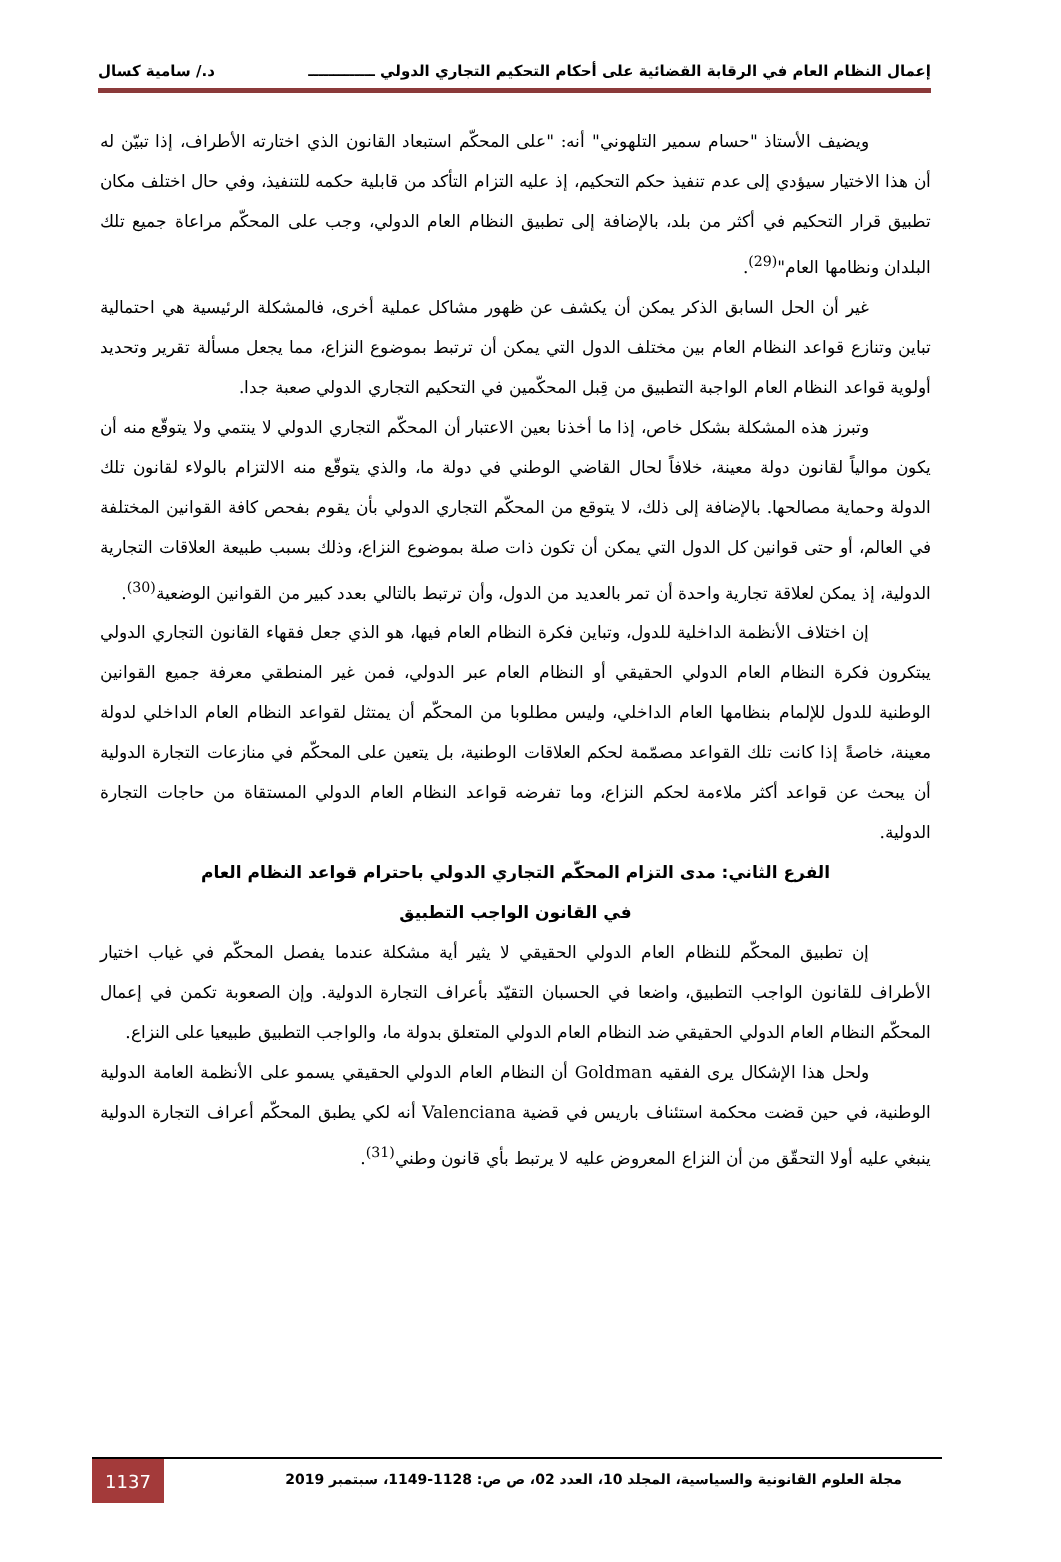إعمال النظام العام في الرقابة القضائية على أحكام التحكيم التجاري الدولي ـــــــــــــ د./ سامية كسال
ويضيف الأستاذ "حسام سمير التلهوني" أنه: "على المحكّم استبعاد القانون الذي اختارته الأطراف، إذا تبيّن له أن هذا الاختيار سيؤدي إلى عدم تنفيذ حكم التحكيم، إذ عليه التزام التأكد من قابلية حكمه للتنفيذ، وفي حال اختلف مكان تطبيق قرار التحكيم في أكثر من بلد، بالإضافة إلى تطبيق النظام العام الدولي، وجب على المحكّم مراعاة جميع تلك البلدان ونظامها العام"<sup>(29)</sup>.
غير أن الحل السابق الذكر يمكن أن يكشف عن ظهور مشاكل عملية أخرى، فالمشكلة الرئيسية هي احتمالية تباين وتنازع قواعد النظام العام بين مختلف الدول التي يمكن أن ترتبط بموضوع النزاع، مما يجعل مسألة تقرير وتحديد أولوية قواعد النظام العام الواجبة التطبيق من قِبل المحكّمين في التحكيم التجاري الدولي صعبة جدا.
وتبرز هذه المشكلة بشكل خاص، إذا ما أخذنا بعين الاعتبار أن المحكّم التجاري الدولي لا ينتمي ولا يتوقّع منه أن يكون موالياً لقانون دولة معينة، خلافاً لحال القاضي الوطني في دولة ما، والذي يتوقّع منه الالتزام بالولاء لقانون تلك الدولة وحماية مصالحها. بالإضافة إلى ذلك، لا يتوقع من المحكّم التجاري الدولي بأن يقوم بفحص كافة القوانين المختلفة في العالم، أو حتى قوانين كل الدول التي يمكن أن تكون ذات صلة بموضوع النزاع، وذلك بسبب طبيعة العلاقات التجارية الدولية، إذ يمكن لعلاقة تجارية واحدة أن تمر بالعديد من الدول، وأن ترتبط بالتالي بعدد كبير من القوانين الوضعية<sup>(30)</sup>.
إن اختلاف الأنظمة الداخلية للدول، وتباين فكرة النظام العام فيها، هو الذي جعل فقهاء القانون التجاري الدولي يبتكرون فكرة النظام العام الدولي الحقيقي أو النظام العام عبر الدولي، فمن غير المنطقي معرفة جميع القوانين الوطنية للدول للإلمام بنظامها العام الداخلي، وليس مطلوبا من المحكّم أن يمتثل لقواعد النظام العام الداخلي لدولة معينة، خاصةً إذا كانت تلك القواعد مصمّمة لحكم العلاقات الوطنية، بل يتعين على المحكّم في منازعات التجارة الدولية أن يبحث عن قواعد أكثر ملاءمة لحكم النزاع، وما تفرضه قواعد النظام العام الدولي المستقاة من حاجات التجارة الدولية.
الفرع الثاني: مدى التزام المحكّم التجاري الدولي باحترام قواعد النظام العام
في القانون الواجب التطبيق
إن تطبيق المحكّم للنظام العام الدولي الحقيقي لا يثير أية مشكلة عندما يفصل المحكّم في غياب اختيار الأطراف للقانون الواجب التطبيق، واضعا في الحسبان التقيّد بأعراف التجارة الدولية. وإن الصعوبة تكمن في إعمال المحكّم النظام العام الدولي الحقيقي ضد النظام العام الدولي المتعلق بدولة ما، والواجب التطبيق طبيعيا على النزاع.
ولحل هذا الإشكال يرى الفقيه Goldman أن النظام العام الدولي الحقيقي يسمو على الأنظمة العامة الدولية الوطنية، في حين قضت محكمة استئناف باريس في قضية Valenciana أنه لكي يطبق المحكّم أعراف التجارة الدولية ينبغي عليه أولا التحقّق من أن النزاع المعروض عليه لا يرتبط بأي قانون وطني<sup>(31)</sup>.
مجلة العلوم القانونية والسياسية، المجلد 10، العدد 02، ص ص: 1128-1149، سبتمبر 2019
1137